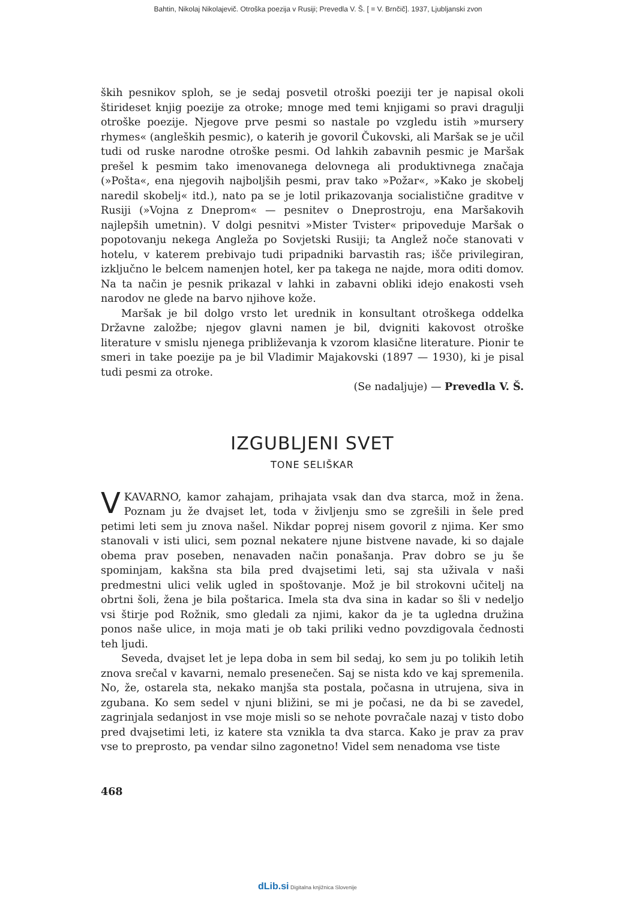Bahtin, Nikolaj Nikolajevič. Otroška poezija v Rusiji; Prevedla V. Š. [ = V. Brnčič]. 1937, Ljubljanski zvon
ških pesnikov sploh, se je sedaj posvetil otroški poeziji ter je napisal okoli štirideset knjig poezije za otroke; mnoge med temi knjigami so pravi dragulji otroške poezije. Njegove prve pesmi so nastale po vzgledu istih »mursery rhymes« (angleških pesmic), o katerih je govoril Čukovski, ali Maršak se je učil tudi od ruske narodne otroške pesmi. Od lahkih zabavnih pesmic je Maršak prešel k pesmim tako imenovanega delovnega ali produktivnega značaja (»Pošta«, ena njegovih najboljših pesmi, prav tako »Požar«, »Kako je skobelj naredil skobelj« itd.), nato pa se je lotil prikazovanja socialistične graditve v Rusiji (»Vojna z Dneprom« — pesnitev o Dneprostroju, ena Maršakovih najlepših umetnin). V dolgi pesnitvi »Mister Tvister« pripoveduje Maršak o popotovanju nekega Angleža po Sovjetski Rusiji; ta Anglež noče stanovati v hotelu, v katerem prebivajo tudi pripadniki barvastih ras; išče privilegiran, izključno le belcem namenjen hotel, ker pa takega ne najde, mora oditi domov. Na ta način je pesnik prikazal v lahki in zabavni obliki idejo enakosti vseh narodov ne glede na barvo njihove kože.
Maršak je bil dolgo vrsto let urednik in konsultant otroškega oddelka Državne založbe; njegov glavni namen je bil, dvigniti kakovost otroške literature v smislu njenega približevanja k vzorom klasične literature. Pionir te smeri in take poezije pa je bil Vladimir Majakovski (1897 — 1930), ki je pisal tudi pesmi za otroke.
(Se nadaljuje) — Prevedla V. Š.
IZGUBLJENI SVET
TONE SELIŠKAR
V KAVARNO, kamor zahajam, prihajata vsak dan dva starca, mož in žena. Poznam ju že dvajset let, toda v življenju smo se zgrešili in šele pred petimi leti sem ju znova našel. Nikdar poprej nisem govoril z njima. Ker smo stanovali v isti ulici, sem poznal nekatere njune bistvene navade, ki so dajale obema prav poseben, nenavaden način ponašanja. Prav dobro se ju še spominjam, kakšna sta bila pred dvajsetimi leti, saj sta uživala v naši predmestni ulici velik ugled in spoštovanje. Mož je bil strokovni učitelj na obrtni šoli, žena je bila poštarica. Imela sta dva sina in kadar so šli v nedeljo vsi štirje pod Rožnik, smo gledali za njimi, kakor da je ta ugledna družina ponos naše ulice, in moja mati je ob taki priliki vedno povzdigovala čednosti teh ljudi.
Seveda, dvajset let je lepa doba in sem bil sedaj, ko sem ju po tolikih letih znova srečal v kavarni, nemalo presenečen. Saj se nista kdo ve kaj spremenila. No, že, ostarela sta, nekako manjša sta postala, počasna in utrujena, siva in zgubana. Ko sem sedel v njuni bližini, se mi je počasi, ne da bi se zavedel, zagrinjala sedanjost in vse moje misli so se nehote povračale nazaj v tisto dobo pred dvajsetimi leti, iz katere sta vznikla ta dva starca. Kako je prav za prav vse to preprosto, pa vendar silno zagonetno! Videl sem nenadoma vse tiste
468
dLib.si Digitalna knjižnica Slovenije